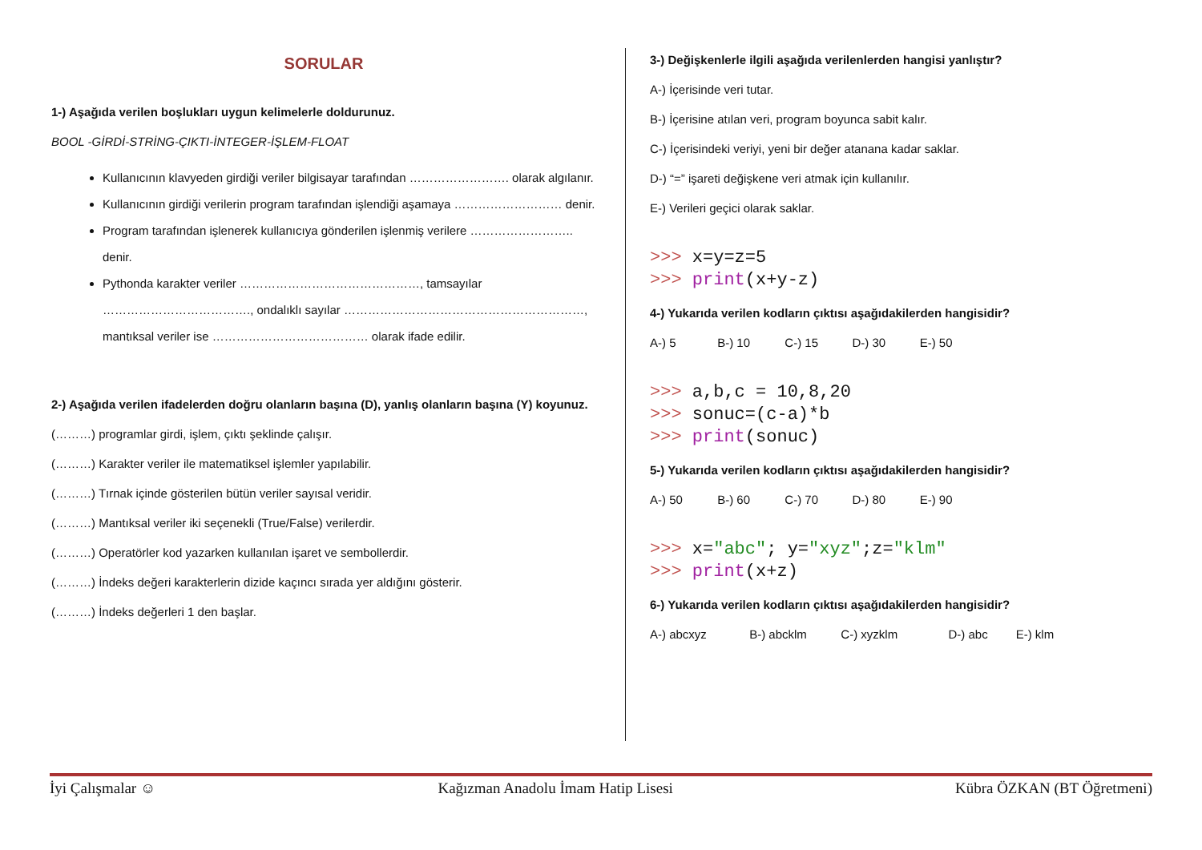SORULAR
1-) Aşağıda verilen boşlukları uygun kelimelerle doldurunuz.
BOOL -GİRDİ-STRİNG-ÇIKTI-İNTEGER-İŞLEM-FLOAT
Kullanıcının klavyeden girdiği veriler bilgisayar tarafından ……………………. olarak algılanır.
Kullanıcının girdiği verilerin program tarafından işlendiği aşamaya ……………………… denir.
Program tarafından işlenerek kullanıcıya gönderilen işlenmiş verilere …………………….. denir.
Pythonda karakter veriler ………………………………………, tamsayılar ………………………………., ondalıklı sayılar ……………………………………………………, mantıksal veriler ise ………………………………… olarak ifade edilir.
2-) Aşağıda verilen ifadelerden doğru olanların başına (D), yanlış olanların başına (Y) koyunuz.
(………) programlar girdi, işlem, çıktı şeklinde çalışır.
(………) Karakter veriler ile matematiksel işlemler yapılabilir.
(………) Tırnak içinde gösterilen bütün veriler sayısal veridir.
(………) Mantıksal veriler iki seçenekli (True/False) verilerdir.
(………) Operatörler kod yazarken kullanılan işaret ve sembollerdir.
(………) İndeks değeri karakterlerin dizide kaçıncı sırada yer aldığını gösterir.
(………) İndeks değerleri 1 den başlar.
3-) Değişkenlerle ilgili aşağıda verilenlerden hangisi yanlıştır?
A-) İçerisinde veri tutar.
B-) İçerisine atılan veri, program boyunca sabit kalır.
C-) İçerisindeki veriyi, yeni bir değer atanana kadar saklar.
D-) “=” işareti değişkene veri atmak için kullanılır.
E-) Verileri geçici olarak saklar.
>>> x=y=z=5
>>> print(x+y-z)
4-) Yukarıda verilen kodların çıktısı aşağıdakilerden hangisidir?
A-) 5 B-) 10 C-) 15 D-) 30 E-) 50
>>> a,b,c = 10,8,20
>>> sonuc=(c-a)*b
>>> print(sonuc)
5-) Yukarıda verilen kodların çıktısı aşağıdakilerden hangisidir?
A-) 50 B-) 60 C-) 70 D-) 80 E-) 90
>>> x="abc"; y="xyz";z="klm"
>>> print(x+z)
6-) Yukarıda verilen kodların çıktısı aşağıdakilerden hangisidir?
A-) abcxyz B-) abcklm C-) xyzklm D-) abc E-) klm
İyi Çalışmalar ☺ Kağızman Anadolu İmam Hatip Lisesi Kübra ÖZKAN (BT Öğretmeni)